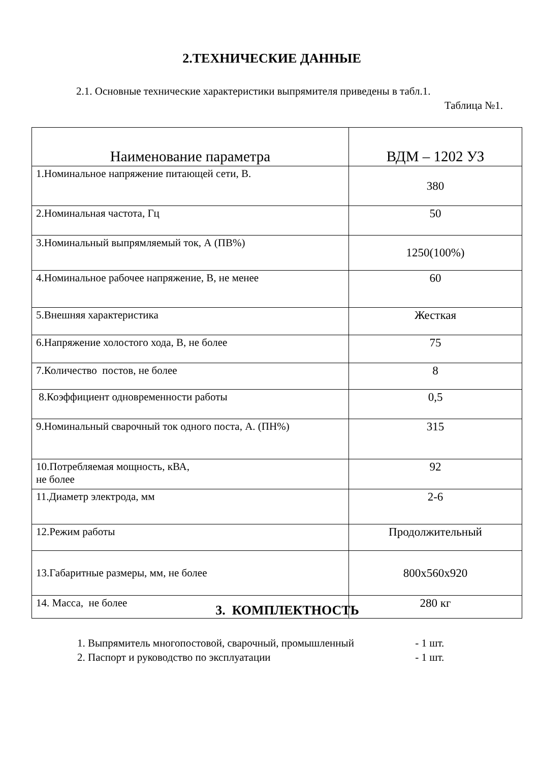2.ТЕХНИЧЕСКИЕ ДАННЫЕ
2.1. Основные технические характеристики выпрямителя приведены в табл.1.
Таблица №1.
| Наименование параметра | ВДМ – 1202 УЗ |
| --- | --- |
| 1.Номинальное напряжение питающей сети, В. | 380 |
| 2.Номинальная частота, Гц | 50 |
| 3.Номинальный выпрямляемый ток, А (ПВ%) | 1250(100%) |
| 4.Номинальное рабочее напряжение, В, не менее | 60 |
| 5.Внешняя характеристика | Жесткая |
| 6.Напряжение холостого хода, В, не более | 75 |
| 7.Количество постов, не более | 8 |
| 8.Коэффициент одновременности работы | 0,5 |
| 9.Номинальный сварочный ток одного поста, А. (ПН%) | 315 |
| 10.Потребляемая мощность, кВА, не более | 92 |
| 11.Диаметр электрода, мм | 2-6 |
| 12.Режим работы | Продолжительный |
| 13.Габаритные размеры, мм, не более | 800х560х920 |
| 14. Масса, не более | 280 кг |
3. КОМПЛЕКТНОСТЬ
1. Выпрямитель многопостовой, сварочный, промышленный - 1 шт.
2. Паспорт и руководство по эксплуатации - 1 шт.